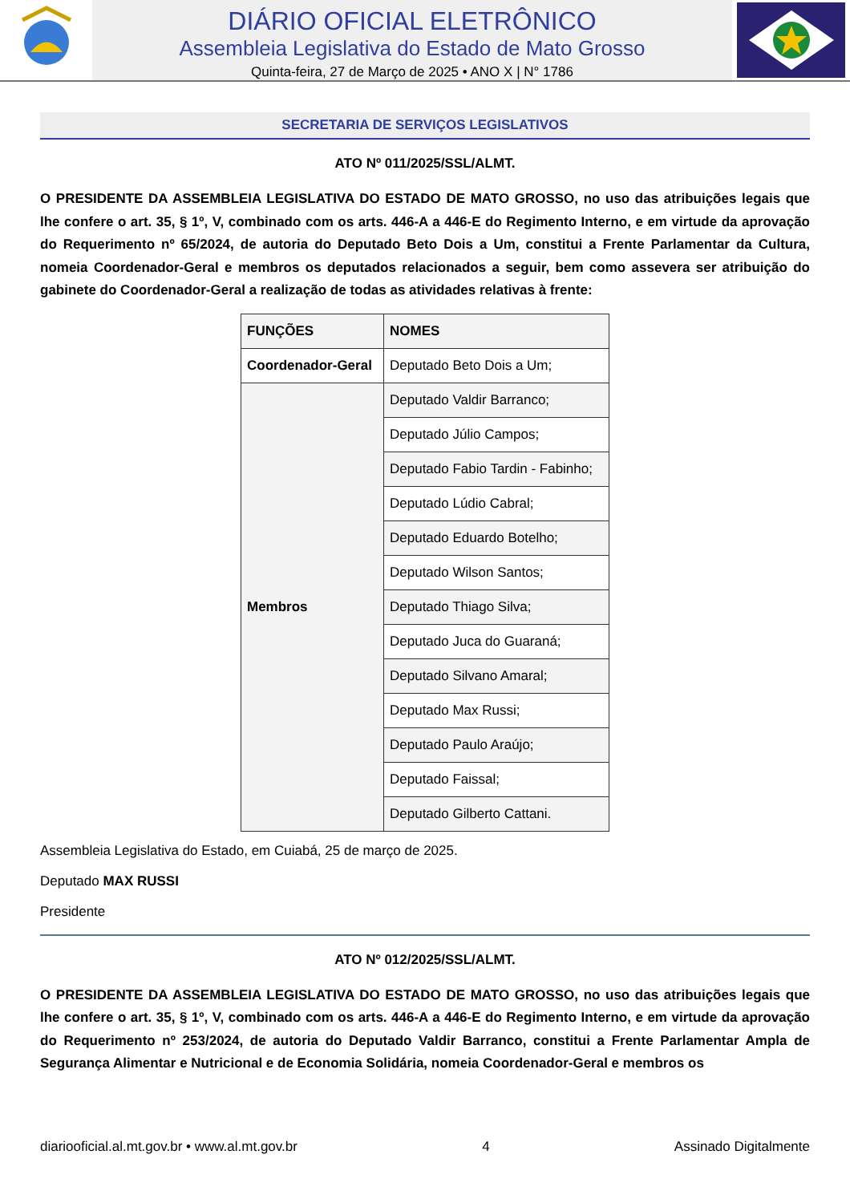DIÁRIO OFICIAL ELETRÔNICO
Assembleia Legislativa do Estado de Mato Grosso
Quinta-feira, 27 de Março de 2025 • ANO X | N° 1786
SECRETARIA DE SERVIÇOS LEGISLATIVOS
ATO Nº 011/2025/SSL/ALMT.
O PRESIDENTE DA ASSEMBLEIA LEGISLATIVA DO ESTADO DE MATO GROSSO, no uso das atribuições legais que lhe confere o art. 35, § 1º, V, combinado com os arts. 446-A a 446-E do Regimento Interno, e em virtude da aprovação do Requerimento nº 65/2024, de autoria do Deputado Beto Dois a Um, constitui a Frente Parlamentar da Cultura, nomeia Coordenador-Geral e membros os deputados relacionados a seguir, bem como assevera ser atribuição do gabinete do Coordenador-Geral a realização de todas as atividades relativas à frente:
| FUNÇÕES | NOMES |
| --- | --- |
| Coordenador-Geral | Deputado Beto Dois a Um; |
| Membros | Deputado Valdir Barranco; |
| | Deputado Júlio Campos; |
| | Deputado Fabio Tardin - Fabinho; |
| | Deputado Lúdio Cabral; |
| | Deputado Eduardo Botelho; |
| | Deputado Wilson Santos; |
| | Deputado Thiago Silva; |
| | Deputado Juca do Guaraná; |
| | Deputado Silvano Amaral; |
| | Deputado Max Russi; |
| | Deputado Paulo Araújo; |
| | Deputado Faissal; |
| | Deputado Gilberto Cattani. |
Assembleia Legislativa do Estado, em Cuiabá, 25 de março de 2025.
Deputado MAX RUSSI
Presidente
ATO Nº 012/2025/SSL/ALMT.
O PRESIDENTE DA ASSEMBLEIA LEGISLATIVA DO ESTADO DE MATO GROSSO, no uso das atribuições legais que lhe confere o art. 35, § 1º, V, combinado com os arts. 446-A a 446-E do Regimento Interno, e em virtude da aprovação do Requerimento nº 253/2024, de autoria do Deputado Valdir Barranco, constitui a Frente Parlamentar Ampla de Segurança Alimentar e Nutricional e de Economia Solidária, nomeia Coordenador-Geral e membros os
diariooficial.al.mt.gov.br • www.al.mt.gov.br 4 Assinado Digitalmente